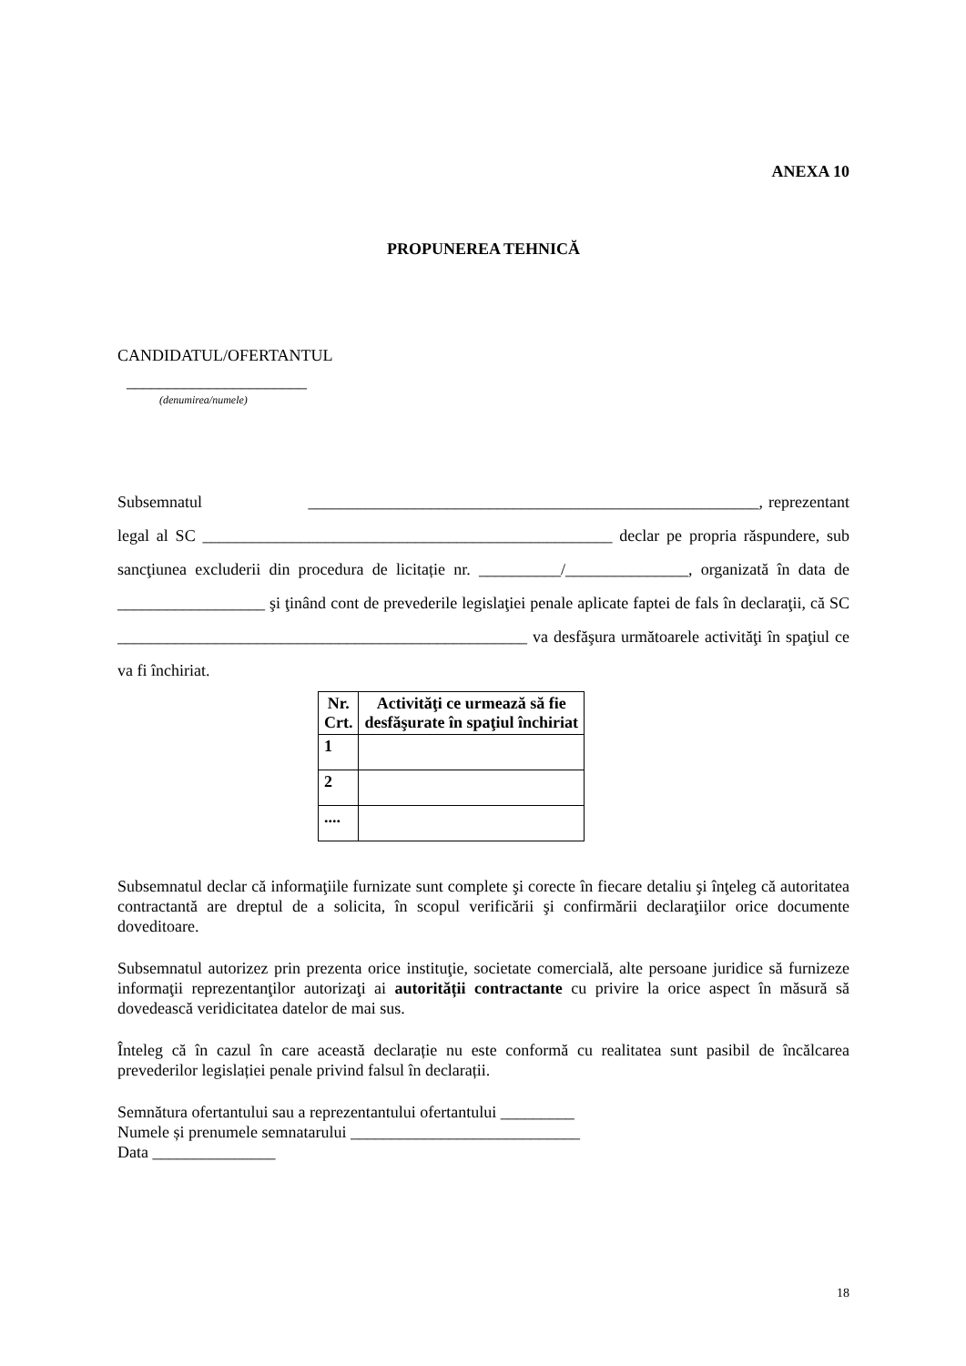ANEXA 10
PROPUNEREA TEHNICĂ
CANDIDATUL/OFERTANTUL
______________________
(denumirea/numele)
Subsemnatul _______________________________________________________, reprezentant legal al SC __________________________________________________ declar pe propria răspundere, sub sancţiunea excluderii din procedura de licitație nr. __________/_______________, organizată în data de __________________ şi ţinând cont de prevederile legislaţiei penale aplicate faptei de fals în declaraţii, că SC __________________________________________________ va desfăşura următoarele activităţi în spaţiul ce va fi închiriat.
| Nr. Crt. | Activităţi ce urmează să fie desfăşurate în spaţiul închiriat |
| --- | --- |
| 1 | |
| 2 | |
| .... | |
Subsemnatul declar că informaţiile furnizate sunt complete şi corecte în fiecare detaliu şi înţeleg că autoritatea contractantă are dreptul de a solicita, în scopul verificării şi confirmării declaraţiilor orice documente doveditoare.
Subsemnatul autorizez prin prezenta orice instituţie, societate comercială, alte persoane juridice să furnizeze informaţii reprezentanţilor autorizaţi ai autorității contractante cu privire la orice aspect în măsură să dovedească veridicitatea datelor de mai sus.
Înteleg că în cazul în care această declarație nu este conformă cu realitatea sunt pasibil de încălcarea prevederilor legislației penale privind falsul în declarații.
Semnătura ofertantului sau a reprezentantului ofertantului _________
Numele și prenumele semnatarului ____________________________
Data _______________
18